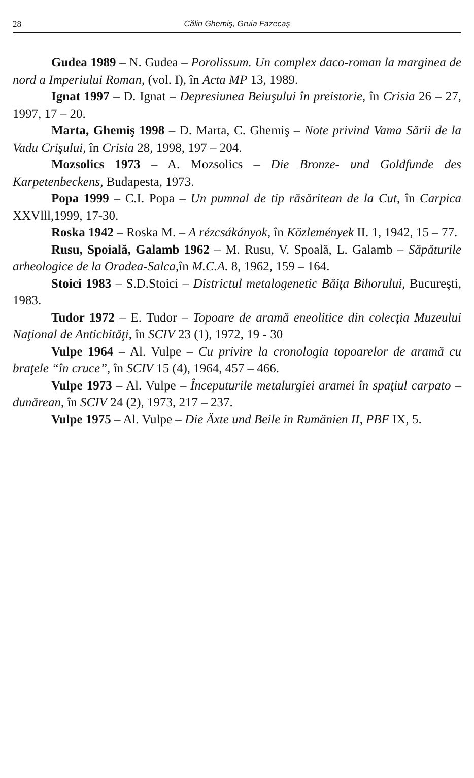28
Călin Ghemiş, Gruia Fazecaş
Gudea 1989 – N. Gudea – Porolissum. Un complex daco-roman la marginea de nord a Imperiului Roman, (vol. I), în Acta MP 13, 1989.
Ignat 1997 – D. Ignat – Depresiunea Beiuşului în preistorie, în Crisia 26 – 27, 1997, 17 – 20.
Marta, Ghemiş 1998 – D. Marta, C. Ghemiş – Note privind Vama Sării de la Vadu Crişului, în Crisia 28, 1998, 197 – 204.
Mozsolics 1973 – A. Mozsolics – Die Bronze- und Goldfunde des Karpetenbeckens, Budapesta, 1973.
Popa 1999 – C.I. Popa – Un pumnal de tip răsăritean de la Cut, în Carpica XXVlll,1999, 17-30.
Roska 1942 – Roska M. – A rézcsákányok, în Közlemények II. 1, 1942, 15 – 77.
Rusu, Spoială, Galamb 1962 – M. Rusu, V. Spoală, L. Galamb – Săpăturile arheologice de la Oradea-Salca,în M.C.A. 8, 1962, 159 – 164.
Stoici 1983 – S.D.Stoici – Districtul metalogenetic Băiţa Bihorului, Bucureşti, 1983.
Tudor 1972 – E. Tudor – Topoare de aramă eneolitice din colecţia Muzeului Naţional de Antichităţi, în SCIV 23 (1), 1972, 19 - 30
Vulpe 1964 – Al. Vulpe – Cu privire la cronologia topoarelor de aramă cu braţele “în cruce”, în SCIV 15 (4), 1964, 457 – 466.
Vulpe 1973 – Al. Vulpe – Începuturile metalurgiei aramei în spaţiul carpato – dunărean, în SCIV 24 (2), 1973, 217 – 237.
Vulpe 1975 – Al. Vulpe – Die Äxte und Beile in Rumänien II, PBF IX, 5.